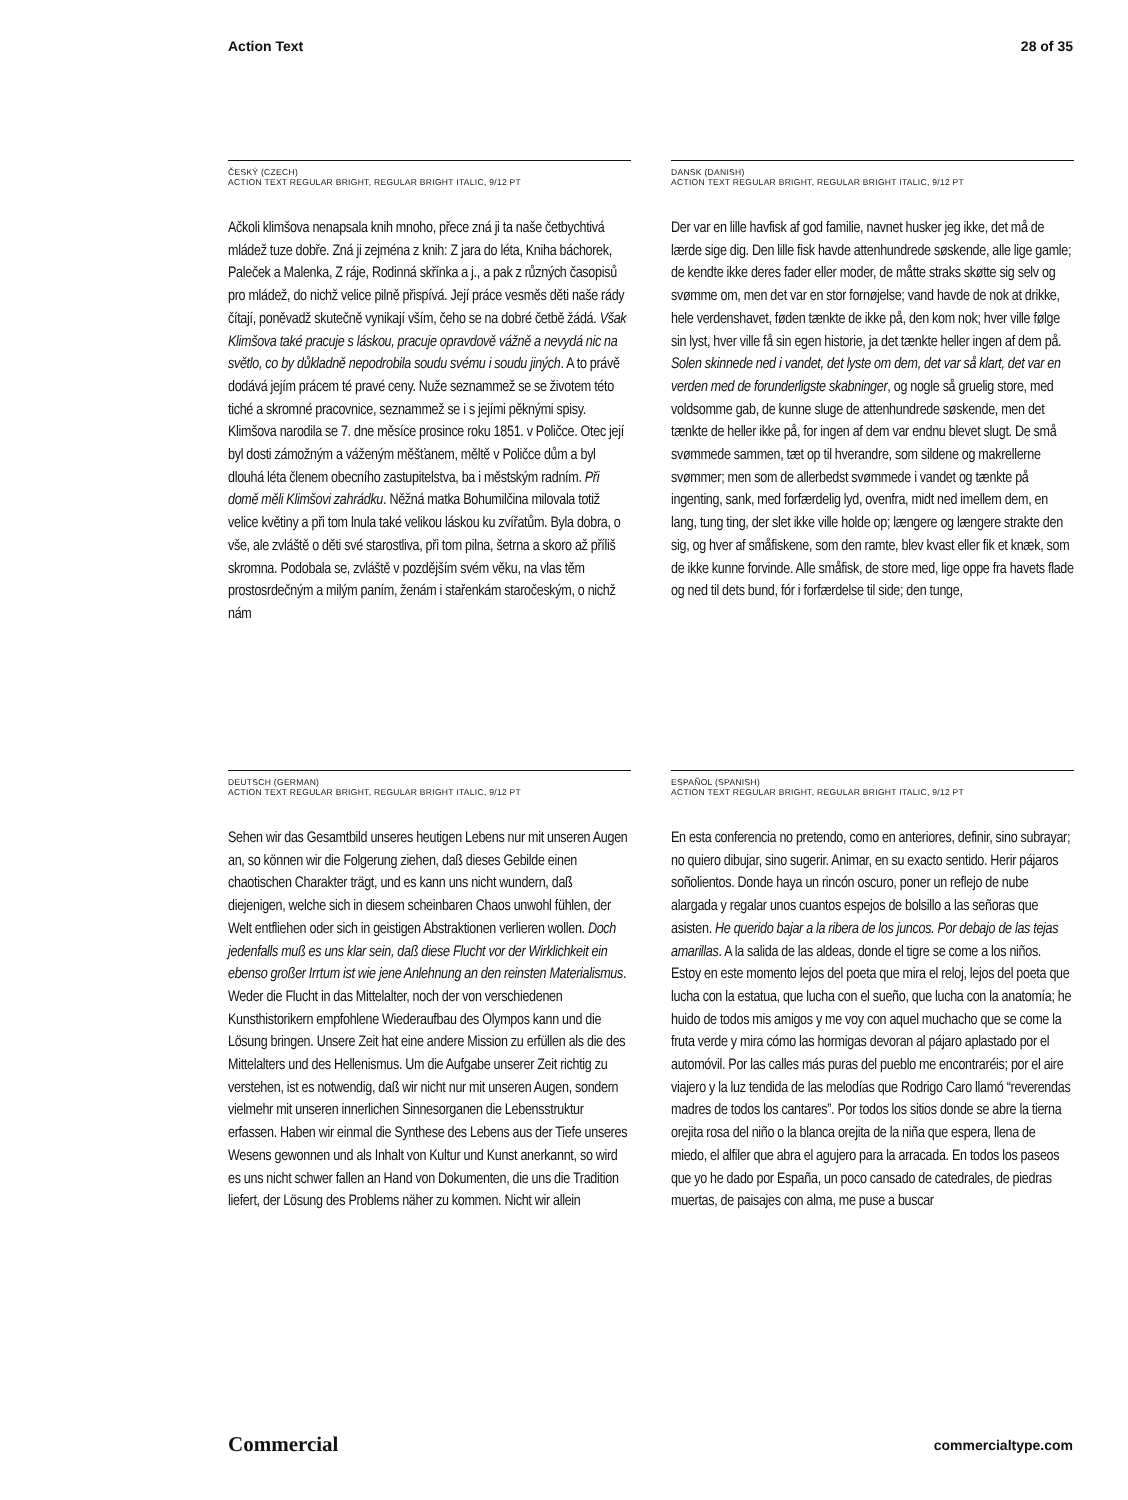Action Text 28 of 35
ČESKÝ (CZECH)
ACTION TEXT REGULAR BRIGHT, REGULAR BRIGHT ITALIC, 9/12 PT
Ačkoli klimšova nenapsala knih mnoho, přece zná ji ta naše četbychtivá mládež tuze dobře. Zná ji zejména z knih: Z jara do léta, Kniha báchorek, Paleček a Malenka, Z ráje, Rodinná skřínka a j., a pak z různých časopisů pro mládež, do nichž velice pilně přispívá. Její práce vesměs děti naše rády čítají, poněvadž skutečně vynikají vším, čeho se na dobré četbě žádá. Však Klimšova také pracuje s láskou, pracuje opravdově vážně a nevydá nic na světlo, co by důkladně nepodrobila soudu svému i soudu jiných. A to právě dodává jejím prácem té pravé ceny. Nuže seznammež se se životem této tiché a skromné pracovnice, seznammež se i s jejími pěknými spisy. Klimšova narodila se 7. dne měsíce prosince roku 1851. v Poličce. Otec její byl dosti zámožným a váženým měšťanem, měltě v Poličce dům a byl dlouhá léta členem obecního zastupitelstva, ba i městským radním. Při domě měli Klimšovi zahrádku. Něžná matka Bohumilčina milovala totiž velice květiny a při tom lnula také velikou láskou ku zvířatům. Byla dobra, o vše, ale zvláště o děti své starostliva, při tom pilna, šetrna a skoro až příliš skromna. Podobala se, zvláště v pozdějším svém věku, na vlas těm prostosrdečným a milým paním, ženám i stařenkám staročeským, o nichž nám
DANSK (DANISH)
ACTION TEXT REGULAR BRIGHT, REGULAR BRIGHT ITALIC, 9/12 PT
Der var en lille havfisk af god familie, navnet husker jeg ikke, det må de lærde sige dig. Den lille fisk havde attenhundrede søskende, alle lige gamle; de kendte ikke deres fader eller moder, de måtte straks skøtte sig selv og svømme om, men det var en stor fornøjelse; vand havde de nok at drikke, hele verdenshavet, føden tænkte de ikke på, den kom nok; hver ville følge sin lyst, hver ville få sin egen historie, ja det tænkte heller ingen af dem på. Solen skinnede ned i vandet, det lyste om dem, det var så klart, det var en verden med de forunderligste skabninger, og nogle så gruelig store, med voldsomme gab, de kunne sluge de attenhundrede søskende, men det tænkte de heller ikke på, for ingen af dem var endnu blevet slugt. De små svømmede sammen, tæt op til hverandre, som sildene og makrellerne svømmer; men som de allerbedst svømmede i vandet og tænkte på ingenting, sank, med forfærdelig lyd, ovenfra, midt ned imellem dem, en lang, tung ting, der slet ikke ville holde op; længere og længere strakte den sig, og hver af småfiskene, som den ramte, blev kvast eller fik et knæk, som de ikke kunne forvinde. Alle småfisk, de store med, lige oppe fra havets flade og ned til dets bund, fór i forfærdelse til side; den tunge,
DEUTSCH (GERMAN)
ACTION TEXT REGULAR BRIGHT, REGULAR BRIGHT ITALIC, 9/12 PT
Sehen wir das Gesamtbild unseres heutigen Lebens nur mit unseren Augen an, so können wir die Folgerung ziehen, daß dieses Gebilde einen chaotischen Charakter trägt, und es kann uns nicht wundern, daß diejenigen, welche sich in diesem scheinbaren Chaos unwohl fühlen, der Welt entfliehen oder sich in geistigen Abstraktionen verlieren wollen. Doch jedenfalls muß es uns klar sein, daß diese Flucht vor der Wirklichkeit ein ebenso großer Irrtum ist wie jene Anlehnung an den reinsten Materialismus. Weder die Flucht in das Mittelalter, noch der von verschiedenen Kunsthistorikern empfohlene Wiederaufbau des Olympos kann und die Lösung bringen. Unsere Zeit hat eine andere Mission zu erfüllen als die des Mittelalters und des Hellenismus. Um die Aufgabe unserer Zeit richtig zu verstehen, ist es notwendig, daß wir nicht nur mit unseren Augen, sondern vielmehr mit unseren innerlichen Sinnesorganen die Lebensstruktur erfassen. Haben wir einmal die Synthese des Lebens aus der Tiefe unseres Wesens gewonnen und als Inhalt von Kultur und Kunst anerkannt, so wird es uns nicht schwer fallen an Hand von Dokumenten, die uns die Tradition liefert, der Lösung des Problems näher zu kommen. Nicht wir allein
ESPAÑOL (SPANISH)
ACTION TEXT REGULAR BRIGHT, REGULAR BRIGHT ITALIC, 9/12 PT
En esta conferencia no pretendo, como en anteriores, definir, sino subrayar; no quiero dibujar, sino sugerir. Animar, en su exacto sentido. Herir pájaros soñolientos. Donde haya un rincón oscuro, poner un reflejo de nube alargada y regalar unos cuantos espejos de bolsillo a las señoras que asisten. He querido bajar a la ribera de los juncos. Por debajo de las tejas amarillas. A la salida de las aldeas, donde el tigre se come a los niños. Estoy en este momento lejos del poeta que mira el reloj, lejos del poeta que lucha con la estatua, que lucha con el sueño, que lucha con la anatomía; he huido de todos mis amigos y me voy con aquel muchacho que se come la fruta verde y mira cómo las hormigas devoran al pájaro aplastado por el automóvil. Por las calles más puras del pueblo me encontraréis; por el aire viajero y la luz tendida de las melodías que Rodrigo Caro llamó “reverendas madres de todos los cantares”. Por todos los sitios donde se abre la tierna orejita rosa del niño o la blanca orejita de la niña que espera, llena de miedo, el alfiler que abra el agujero para la arracada. En todos los paseos que yo he dado por España, un poco cansado de catedrales, de piedras muertas, de paisajes con alma, me puse a buscar
Commercial commercialtype.com